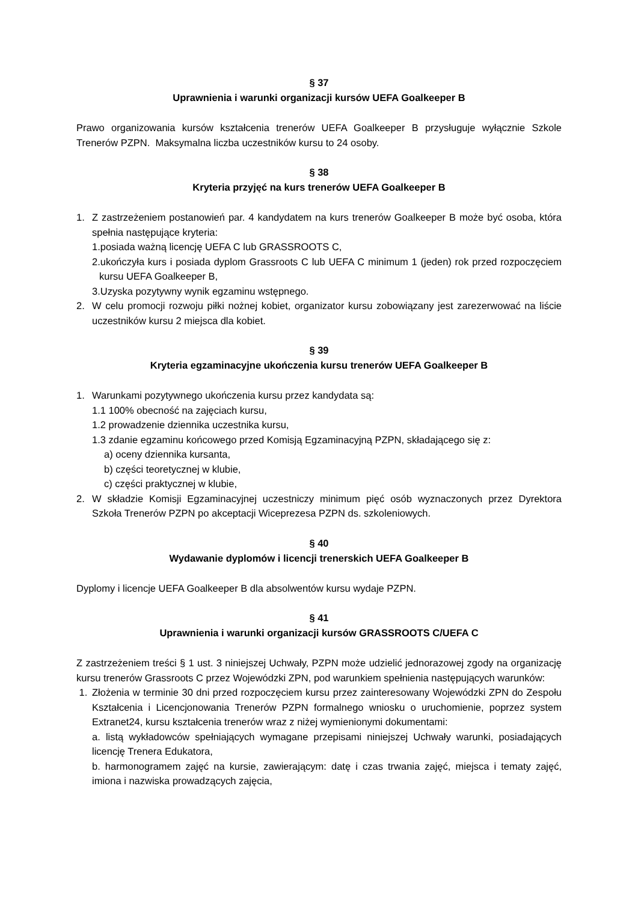§ 37
Uprawnienia i warunki organizacji kursów UEFA Goalkeeper B
Prawo organizowania kursów kształcenia trenerów UEFA Goalkeeper B przysługuje wyłącznie Szkole Trenerów PZPN. Maksymalna liczba uczestników kursu to 24 osoby.
§ 38
Kryteria przyjęć na kurs trenerów UEFA Goalkeeper B
1. Z zastrzeżeniem postanowień par. 4 kandydatem na kurs trenerów Goalkeeper B może być osoba, która spełnia następujące kryteria:
1.posiada ważną licencję UEFA C lub GRASSROOTS C,
2.ukończyła kurs i posiada dyplom Grassroots C lub UEFA C minimum 1 (jeden) rok przed rozpoczęciem kursu UEFA Goalkeeper B,
3.Uzyska pozytywny wynik egzaminu wstępnego.
2. W celu promocji rozwoju piłki nożnej kobiet, organizator kursu zobowiązany jest zarezerwować na liście uczestników kursu 2 miejsca dla kobiet.
§ 39
Kryteria egzaminacyjne ukończenia kursu trenerów UEFA Goalkeeper B
1. Warunkami pozytywnego ukończenia kursu przez kandydata są:
1.1 100% obecność na zajęciach kursu,
1.2 prowadzenie dziennika uczestnika kursu,
1.3 zdanie egzaminu końcowego przed Komisją Egzaminacyjną PZPN, składającego się z:
a) oceny dziennika kursanta,
b) części teoretycznej w klubie,
c) części praktycznej w klubie,
2. W składzie Komisji Egzaminacyjnej uczestniczy minimum pięć osób wyznaczonych przez Dyrektora Szkoła Trenerów PZPN po akceptacji Wiceprezesa PZPN ds. szkoleniowych.
§ 40
Wydawanie dyplomów i licencji trenerskich UEFA Goalkeeper B
Dyplomy i licencje UEFA Goalkeeper B dla absolwentów kursu wydaje PZPN.
§ 41
Uprawnienia i warunki organizacji kursów GRASSROOTS C/UEFA C
Z zastrzeżeniem treści § 1 ust. 3 niniejszej Uchwały, PZPN może udzielić jednorazowej zgody na organizację kursu trenerów Grassroots C przez Wojewódzki ZPN, pod warunkiem spełnienia następujących warunków:
1. Złożenia w terminie 30 dni przed rozpoczęciem kursu przez zainteresowany Wojewódzki ZPN do Zespołu Kształcenia i Licencjonowania Trenerów PZPN formalnego wniosku o uruchomienie, poprzez system Extranet24, kursu kształcenia trenerów wraz z niżej wymienionymi dokumentami:
a. listą wykładowców spełniających wymagane przepisami niniejszej Uchwały warunki, posiadających licencję Trenera Edukatora,
b. harmonogramem zajęć na kursie, zawierającym: datę i czas trwania zajęć, miejsca i tematy zajęć, imiona i nazwiska prowadzących zajęcia,